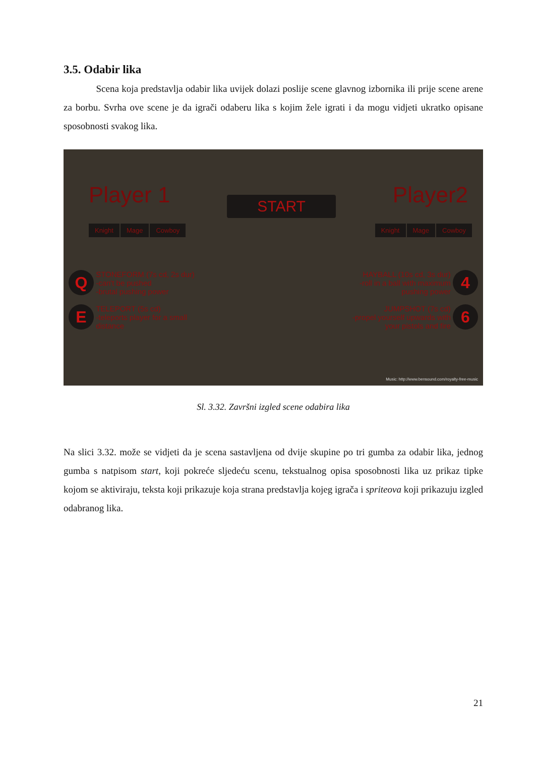3.5. Odabir lika
Scena koja predstavlja odabir lika uvijek dolazi poslije scene glavnog izbornika ili prije scene arene za borbu. Svrha ove scene je da igrači odaberu lika s kojim žele igrati i da mogu vidjeti ukratko opisane sposobnosti svakog lika.
Player 1 START Player2
Knight Mage Cowboy Knight Mage Cowboy
Q STONEFORM (7s cd, 2s dur)
-can't be pushed
-brutal pushing power
E TELEPORT (5s cd)
-teleports player for a small
distance
HAYBALL (10s cd, 3s dur)
-roll in a ball with maximum
pushing power 4
JUMPSHOT (7s cd)
-propel yourself upwards with
your pistols and fire 6
Music: http://www.bensound.com/royalty-free-music
Sl. 3.32. Završni izgled scene odabira lika
Na slici 3.32. može se vidjeti da je scena sastavljena od dvije skupine po tri gumba za odabir lika, jednog gumba s natpisom start, koji pokreće sljedeću scenu, tekstualnog opisa sposobnosti lika uz prikaz tipke kojom se aktiviraju, teksta koji prikazuje koja strana predstavlja kojeg igrača i spriteova koji prikazuju izgled odabranog lika.
21